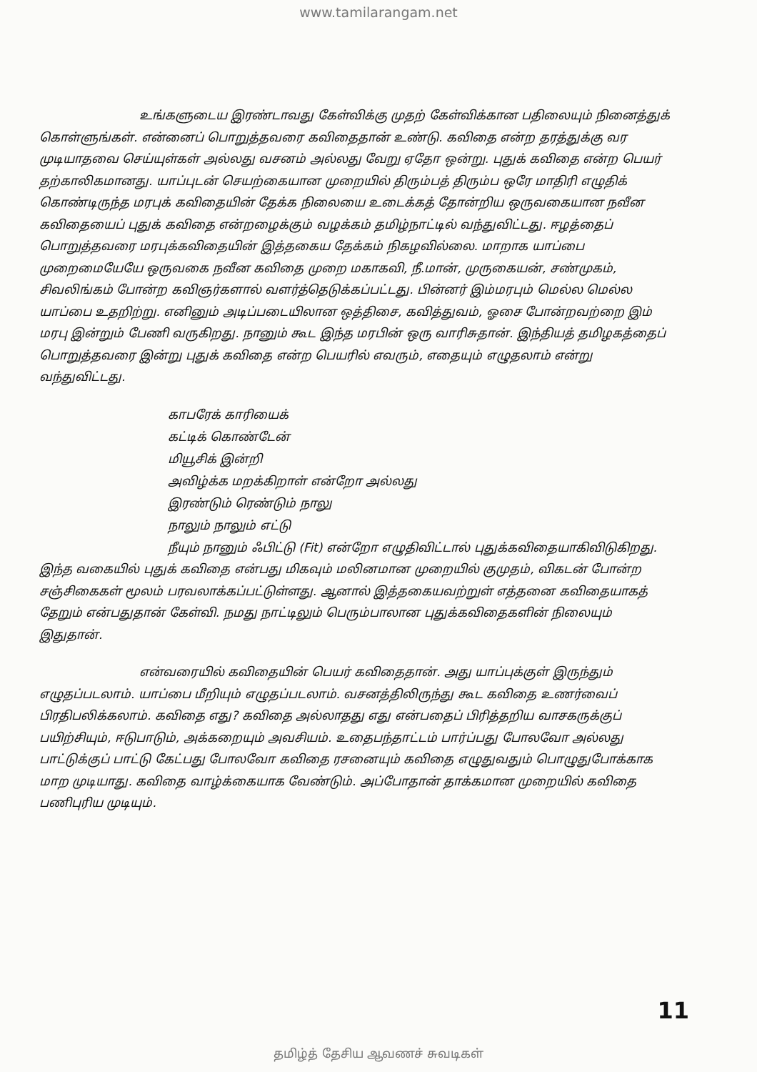www.tamilarangam.net
உங்களுடைய இரண்டாவது கேள்விக்கு முதற் கேள்விக்கான பதிலையும் நினைத்துக் கொள்ளுங்கள். என்னைப் பொறுத்தவரை கவிதைதான் உண்டு. கவிதை என்ற தரத்துக்கு வர முடியாதவை செய்யுள்கள் அல்லது வசனம் அல்லது வேறு ஏதோ ஒன்று. புதுக் கவிதை என்ற பெயர் தற்காலிகமானது. யாப்புடன் செயற்கையான முறையில் திரும்பத் திரும்ப ஒரே மாதிரி எழுதிக் கொண்டிருந்த மரபுக் கவிதையின் தேக்க நிலையை உடைக்கத் தோன்றிய ஒருவகையான நவீன கவிதையைப் புதுக் கவிதை என்றழைக்கும் வழக்கம் தமிழ்நாட்டில் வந்துவிட்டது. ஈழத்தைப் பொறுத்தவரை மரபுக்கவிதையின் இத்தகைய தேக்கம் நிகழவில்லை. மாறாக யாப்பை முறைமையேயே ஒருவகை நவீன கவிதை முறை மகாகவி, நீ.மான், முருகையன், சண்முகம், சிவலிங்கம் போன்ற கவிஞர்களால் வளர்த்தெடுக்கப்பட்டது. பின்னர் இம்மரபும் மெல்ல மெல்ல யாப்பை உதறிற்று. எனினும் அடிப்படையிலான ஒத்திசை, கவித்துவம், ஓசை போன்றவற்றை இம் மரபு இன்றும் பேணி வருகிறது. நானும் கூட இந்த மரபின் ஒரு வாரிசுதான். இந்தியத் தமிழகத்தைப் பொறுத்தவரை இன்று புதுக் கவிதை என்ற பெயரில் எவரும், எதையும் எழுதலாம் என்று வந்துவிட்டது.
காபரேக் காரியைக்
கட்டிக் கொண்டேன்
மியூசிக் இன்றி
அவிழ்க்க மறக்கிறாள் என்றோ அல்லது
இரண்டும் ரெண்டும் நாலு
நாலும் நாலும் எட்டு
நீயும் நானும் ஃபிட்டு (Fit) என்றோ எழுதிவிட்டால் புதுக்கவிதையாகிவிடுகிறது. இந்த வகையில் புதுக் கவிதை என்பது மிகவும் மலினமான முறையில் குமுதம், விகடன் போன்ற சஞ்சிகைகள் மூலம் பரவலாக்கப்பட்டுள்ளது. ஆனால் இத்தகையவற்றுள் எத்தனை கவிதையாகத் தேறும் என்பதுதான் கேள்வி. நமது நாட்டிலும் பெரும்பாலான புதுக்கவிதைகளின் நிலையும் இதுதான்.
என்வரையில் கவிதையின் பெயர் கவிதைதான். அது யாப்புக்குள் இருந்தும் எழுதப்படலாம். யாப்பை மீறியும் எழுதப்படலாம். வசனத்திலிருந்து கூட கவிதை உணர்வைப் பிரதிபலிக்கலாம். கவிதை எது? கவிதை அல்லாதது எது என்பதைப் பிரித்தறிய வாசகருக்குப் பயிற்சியும், ஈடுபாடும், அக்கறையும் அவசியம். உதைபந்தாட்டம் பார்ப்பது போலவோ அல்லது பாட்டுக்குப் பாட்டு கேட்பது போலவோ கவிதை ரசனையும் கவிதை எழுதுவதும் பொழுதுபோக்காக மாற முடியாது. கவிதை வாழ்க்கையாக வேண்டும். அப்போதான் தாக்கமான முறையில் கவிதை பணிபுரிய முடியும்.
11
தமிழ்த் தேசிய ஆவணச் சுவடிகள்